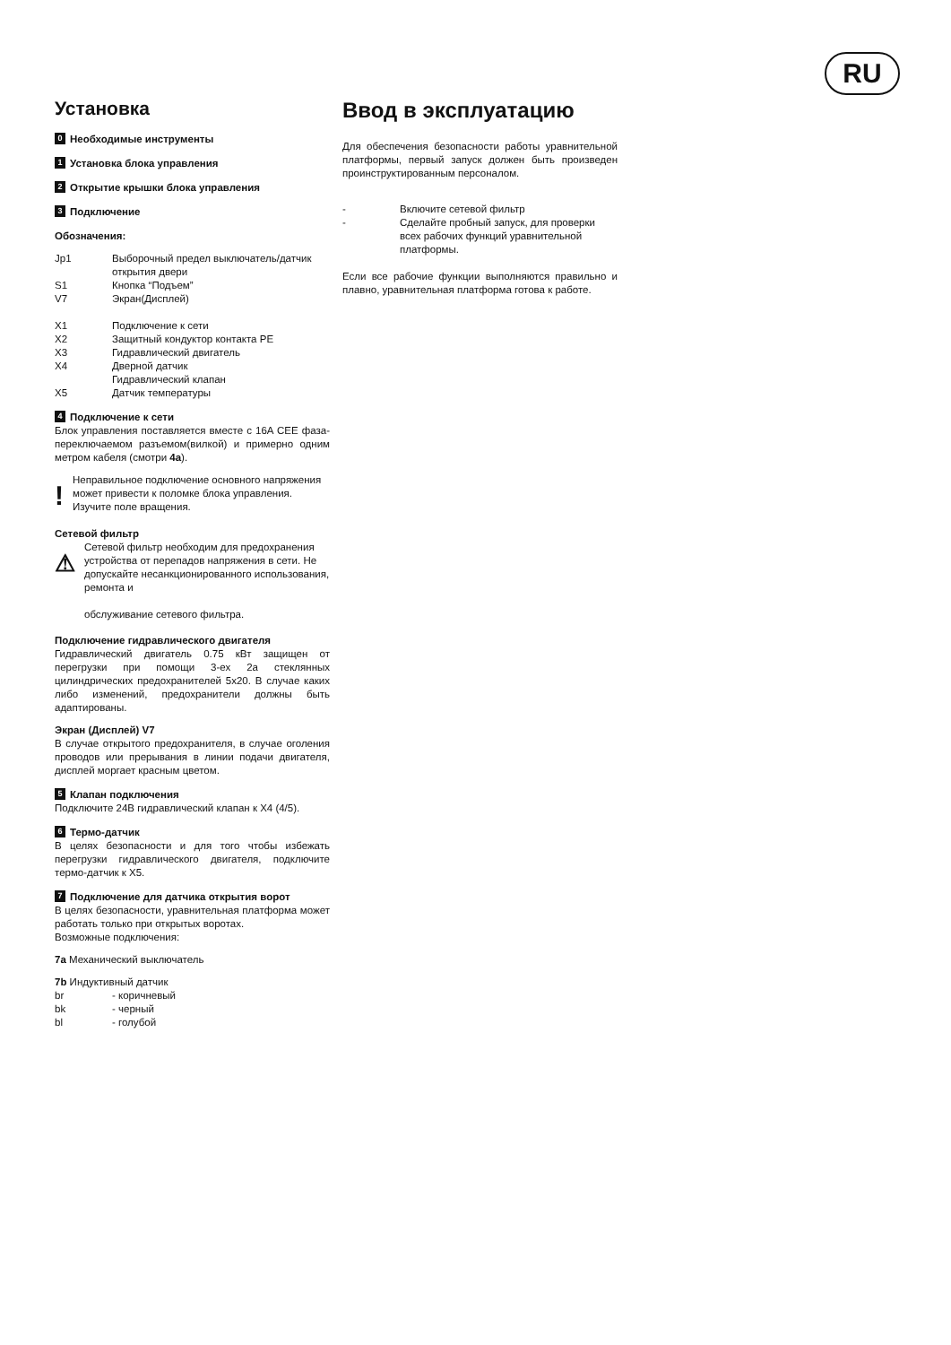RU
Установка
0 Необходимые инструменты
1 Установка блока управления
2 Открытие крышки блока управления
3 Подключение
Обозначения:
Jp1 Выборочный предел выключатель/датчик открытия двери
S1 Кнопка “Подъем”
V7 Экран(Дисплей)
X1 Подключение к сети
X2 Защитный кондуктор контакта PE
X3 Гидравлический двигатель
X4 Дверной датчик
Гидравлический клапан
X5 Датчик температуры
4 Подключение к сети
Блок управления поставляется вместе с 16A CEE фаза-переключаемом разъемом(вилкой) и примерно одним метром кабеля (смотри 4a).
! Неправильное подключение основного напряжения может привести к поломке блока управления. Изучите поле вращения.
Сетевой фильтр
⚠ Сетевой фильтр необходим для предохранения устройства от перепадов напряжения в сети. Не допускайте несанкционированного использования, ремонта и
обслуживание сетевого фильтра.
Подключение гидравлического двигателя
Гидравлический двигатель 0.75 кВт защищен от перегрузки при помощи 3-ех 2а стеклянных цилиндрических предохранителей 5х20. В случае каких либо изменений, предохранители должны быть адаптированы.
Экран (Дисплей) V7
В случае открытого предохранителя, в случае оголения проводов или прерывания в линии подачи двигателя, дисплей моргает красным цветом.
5 Клапан подключения
Подключите 24В гидравлический клапан к X4 (4/5).
6 Термо-датчик
В целях безопасности и для того чтобы избежать перегрузки гидравлического двигателя, подключите термо-датчик к X5.
7 Подключение для датчика открытия ворот
В целях безопасности, уравнительная платформа может работать только при открытых воротах.
Возможные подключения:
7a Механический выключатель
7b Индуктивный датчик
br - коричневый
bk - черный
bl - голубой
Ввод в эксплуатацию
Для обеспечения безопасности работы уравнительной платформы, первый запуск должен быть произведен проинструктированным персоналом.
- Включите сетевой фильтр
- Сделайте пробный запуск, для проверки всех рабочих функций уравнительной платформы.
Если все рабочие функции выполняются правильно и плавно, уравнительная платформа готова к работе.